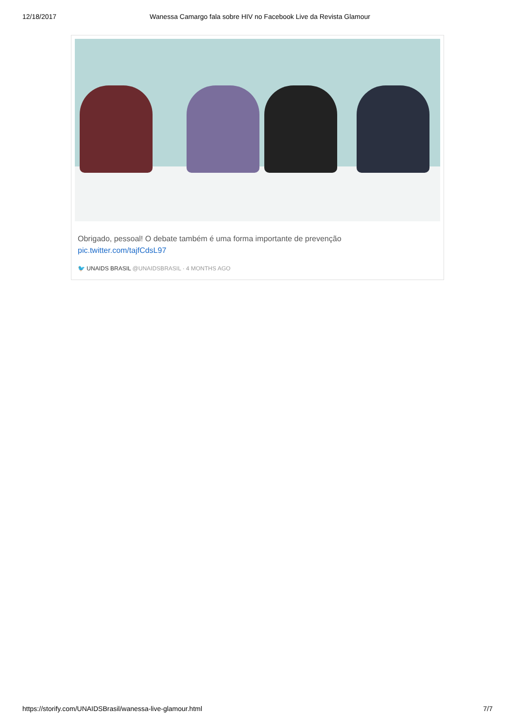12/18/2017 Wanessa Camargo fala sobre HIV no Facebook Live da Revista Glamour
Obrigado, pessoal! O debate também é uma forma importante de prevenção
pic.twitter.com/tajfCdsL97
🐦 UNAIDS BRASIL @UNAIDSBRASIL · 4 MONTHS AGO
https://storify.com/UNAIDSBrasil/wanessa-live-glamour.html 7/7